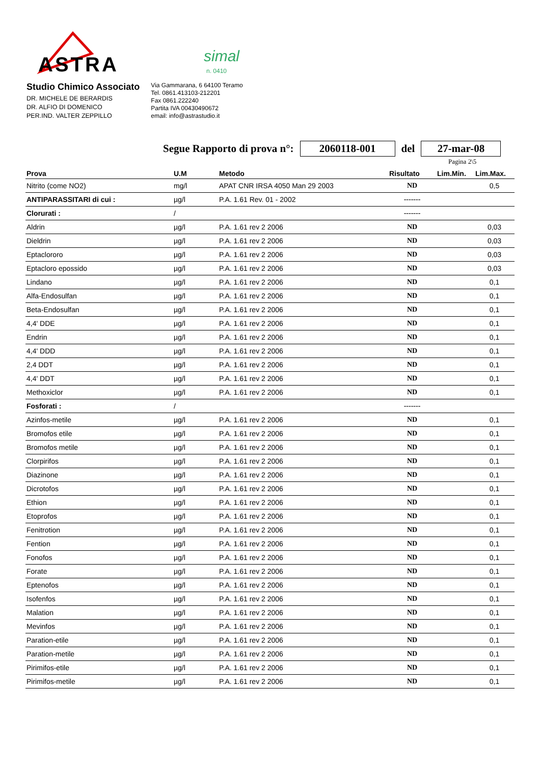ASTRA
simal
n. 0410
Studio Chimico Associato
DR. MICHELE DE BERARDIS
DR. ALFIO DI DOMENICO
PER.IND. VALTER ZEPPILLO
Via Gammarana, 6 64100 Teramo
Tel. 0861.413103-212201
Fax 0861.222240
Partita IVA 00430490672
email: info@astrastudio.it
Segue Rapporto di prova n°: 2060118-001 del 27-mar-08
Pagina 2\5
| Prova | U.M | Metodo | Risultato | Lim.Min. | Lim.Max. |
| --- | --- | --- | --- | --- | --- |
| Nitrito (come NO2) | mg/l | APAT CNR IRSA 4050 Man 29 2003 | ND | | 0,5 |
| ANTIPARASSITARI di cui : | µg/l | P.A. 1.61 Rev. 01 - 2002 | ------- | | |
| Clorurati : | / | | ------- | | |
| Aldrin | µg/l | P.A. 1.61 rev 2 2006 | ND | | 0,03 |
| Dieldrin | µg/l | P.A. 1.61 rev 2 2006 | ND | | 0,03 |
| Eptaclororo | µg/l | P.A. 1.61 rev 2 2006 | ND | | 0,03 |
| Eptacloro epossido | µg/l | P.A. 1.61 rev 2 2006 | ND | | 0,03 |
| Lindano | µg/l | P.A. 1.61 rev 2 2006 | ND | | 0,1 |
| Alfa-Endosulfan | µg/l | P.A. 1.61 rev 2 2006 | ND | | 0,1 |
| Beta-Endosulfan | µg/l | P.A. 1.61 rev 2 2006 | ND | | 0,1 |
| 4,4' DDE | µg/l | P.A. 1.61 rev 2 2006 | ND | | 0,1 |
| Endrin | µg/l | P.A. 1.61 rev 2 2006 | ND | | 0,1 |
| 4,4' DDD | µg/l | P.A. 1.61 rev 2 2006 | ND | | 0,1 |
| 2,4 DDT | µg/l | P.A. 1.61 rev 2 2006 | ND | | 0,1 |
| 4,4' DDT | µg/l | P.A. 1.61 rev 2 2006 | ND | | 0,1 |
| Methoxiclor | µg/l | P.A. 1.61 rev 2 2006 | ND | | 0,1 |
| Fosforati : | / | | ------- | | |
| Azinfos-metile | µg/l | P.A. 1.61 rev 2 2006 | ND | | 0,1 |
| Bromofos etile | µg/l | P.A. 1.61 rev 2 2006 | ND | | 0,1 |
| Bromofos metile | µg/l | P.A. 1.61 rev 2 2006 | ND | | 0,1 |
| Clorpirifos | µg/l | P.A. 1.61 rev 2 2006 | ND | | 0,1 |
| Diazinone | µg/l | P.A. 1.61 rev 2 2006 | ND | | 0,1 |
| Dicrotofos | µg/l | P.A. 1.61 rev 2 2006 | ND | | 0,1 |
| Ethion | µg/l | P.A. 1.61 rev 2 2006 | ND | | 0,1 |
| Etoprofos | µg/l | P.A. 1.61 rev 2 2006 | ND | | 0,1 |
| Fenitrotion | µg/l | P.A. 1.61 rev 2 2006 | ND | | 0,1 |
| Fention | µg/l | P.A. 1.61 rev 2 2006 | ND | | 0,1 |
| Fonofos | µg/l | P.A. 1.61 rev 2 2006 | ND | | 0,1 |
| Forate | µg/l | P.A. 1.61 rev 2 2006 | ND | | 0,1 |
| Eptenofos | µg/l | P.A. 1.61 rev 2 2006 | ND | | 0,1 |
| Isofenfos | µg/l | P.A. 1.61 rev 2 2006 | ND | | 0,1 |
| Malation | µg/l | P.A. 1.61 rev 2 2006 | ND | | 0,1 |
| Mevinfos | µg/l | P.A. 1.61 rev 2 2006 | ND | | 0,1 |
| Paration-etile | µg/l | P.A. 1.61 rev 2 2006 | ND | | 0,1 |
| Paration-metile | µg/l | P.A. 1.61 rev 2 2006 | ND | | 0,1 |
| Pirimifos-etile | µg/l | P.A. 1.61 rev 2 2006 | ND | | 0,1 |
| Pirimifos-metile | µg/l | P.A. 1.61 rev 2 2006 | ND | | 0,1 |